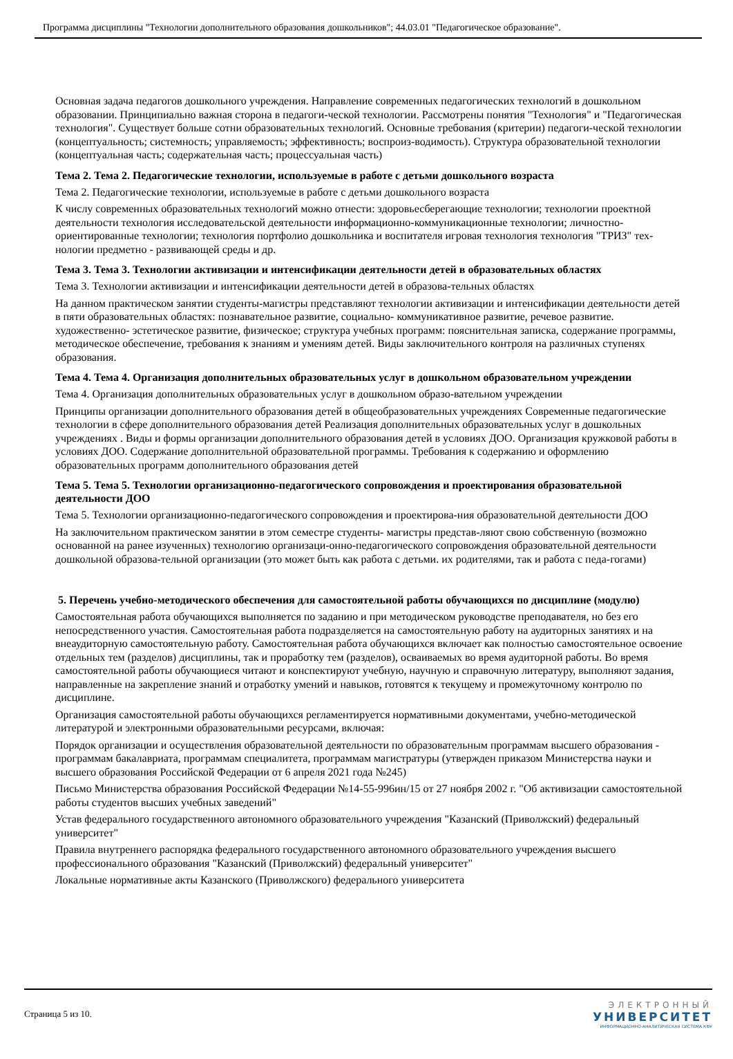Программа дисциплины "Технологии дополнительного образования дошкольников"; 44.03.01 "Педагогическое образование".
Основная задача педагогов дошкольного учреждения. Направление современных педагогических технологий в дошкольном образовании. Принципиально важная сторона в педагоги-ческой технологии. Рассмотрены понятия "Технология" и "Педагогическая технология". Существует больше сотни образовательных технологий. Основные требования (критерии) педагоги-ческой технологии (концептуальность; системность; управляемость; эффективность; воспроиз-водимость). Структура образовательной технологии (концептуальная часть; содержательная часть; процессуальная часть)
Тема 2. Тема 2. Педагогические технологии, используемые в работе с детьми дошкольного возраста
Тема 2. Педагогические технологии, используемые в работе с детьми дошкольного возраста
К числу современных образовательных технологий можно отнести: здоровьесберегающие технологии; технологии проектной деятельности технология исследовательской деятельности информационно-коммуникационные технологии; личностно-ориентированные технологии; технология портфолио дошкольника и воспитателя игровая технология технология "ТРИЗ" тех-нологии предметно - развивающей среды и др.
Тема 3. Тема 3. Технологии активизации и интенсификации деятельности детей в образовательных областях
Тема 3. Технологии активизации и интенсификации деятельности детей в образова-тельных областях
На данном практическом занятии студенты-магистры представляют технологии активизации и интенсификации деятельности детей в пяти образовательных областях: познавательное развитие, социально- коммуникативное развитие, речевое развитие. художественно- эстетическое развитие, физическое; структура учебных программ: пояснительная записка, содержание программы, методическое обеспечение, требования к знаниям и умениям детей. Виды заключительного контроля на различных ступенях образования.
Тема 4. Тема 4. Организация дополнительных образовательных услуг в дошкольном образовательном учреждении
Тема 4. Организация дополнительных образовательных услуг в дошкольном образо-вательном учреждении
Принципы организации дополнительного образования детей в общеобразовательных учреждениях Современные педагогические технологии в сфере дополнительного образования детей Реализация дополнительных образовательных услуг в дошкольных учреждениях . Виды и формы организации дополнительного образования детей в условиях ДОО. Организация кружковой работы в условиях ДОО. Содержание дополнительной образовательной программы. Требования к содержанию и оформлению образовательных программ дополнительного образования детей
Тема 5. Тема 5. Технологии организационно-педагогического сопровождения и проектирования образовательной деятельности ДОО
Тема 5. Технологии организационно-педагогического сопровождения и проектирова-ния образовательной деятельности ДОО
На заключительном практическом занятии в этом семестре студенты- магистры представ-ляют свою собственную (возможно основанной на ранее изученных) технологию организаци-онно-педагогического сопровождения образовательной деятельности дошкольной образова-тельной организации (это может быть как работа с детьми. их родителями, так и работа с педа-гогами)
5. Перечень учебно-методического обеспечения для самостоятельной работы обучающихся по дисциплине (модулю)
Самостоятельная работа обучающихся выполняется по заданию и при методическом руководстве преподавателя, но без его непосредственного участия. Самостоятельная работа подразделяется на самостоятельную работу на аудиторных занятиях и на внеаудиторную самостоятельную работу. Самостоятельная работа обучающихся включает как полностью самостоятельное освоение отдельных тем (разделов) дисциплины, так и проработку тем (разделов), осваиваемых во время аудиторной работы. Во время самостоятельной работы обучающиеся читают и конспектируют учебную, научную и справочную литературу, выполняют задания, направленные на закрепление знаний и отработку умений и навыков, готовятся к текущему и промежуточному контролю по дисциплине.
Организация самостоятельной работы обучающихся регламентируется нормативными документами, учебно-методической литературой и электронными образовательными ресурсами, включая:
Порядок организации и осуществления образовательной деятельности по образовательным программам высшего образования - программам бакалавриата, программам специалитета, программам магистратуры (утвержден приказом Министерства науки и высшего образования Российской Федерации от 6 апреля 2021 года №245)
Письмо Министерства образования Российской Федерации №14-55-996ин/15 от 27 ноября 2002 г. "Об активизации самостоятельной работы студентов высших учебных заведений"
Устав федерального государственного автономного образовательного учреждения "Казанский (Приволжский) федеральный университет"
Правила внутреннего распорядка федерального государственного автономного образовательного учреждения высшего профессионального образования "Казанский (Приволжский) федеральный университет"
Локальные нормативные акты Казанского (Приволжского) федерального университета
Страница 5 из 10.
ЭЛЕКТРОННЫЙ
УНИВЕРСИТЕТ
ИНФОРМАЦИОННО-АНАЛИТИЧЕСКАЯ СИСТЕМА КФУ